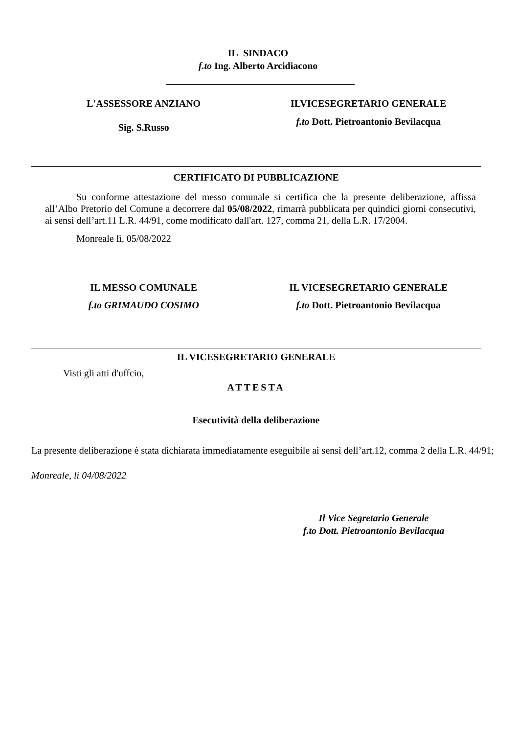IL SINDACO
f.to Ing. Alberto Arcidiacono
L'ASSESSORE ANZIANO
Sig. S.Russo
ILVICESEGRETARIO GENERALE
f.to Dott. Pietroantonio Bevilacqua
CERTIFICATO DI PUBBLICAZIONE
Su conforme attestazione del messo comunale si certifica che la presente deliberazione, affissa all’Albo Pretorio del Comune a decorrere dal 05/08/2022, rimarrà pubblicata per quindici giorni consecutivi, ai sensi dell’art.11 L.R. 44/91, come modificato dall'art. 127, comma 21, della L.R. 17/2004.
Monreale lì, 05/08/2022
IL MESSO COMUNALE
f.to GRIMAUDO COSIMO
IL VICESEGRETARIO GENERALE
f.to Dott. Pietroantonio Bevilacqua
IL VICESEGRETARIO GENERALE
Visti gli atti d'uffcio,
ATTESTA
Esecutività della deliberazione
La presente deliberazione è stata dichiarata immediatamente eseguibile ai sensi dell’art.12, comma 2 della L.R. 44/91;
Monreale, lì 04/08/2022
Il Vice Segretario Generale
f.to Dott. Pietroantonio Bevilacqua